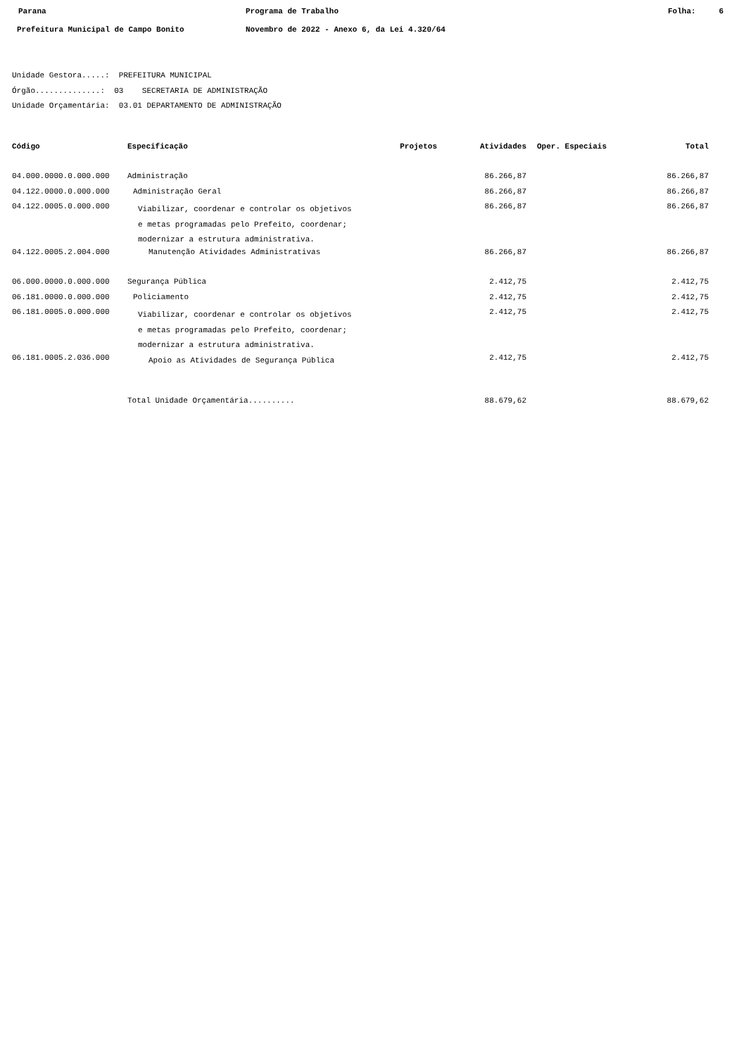Parana Programa de Trabalho Folha: 6
Prefeitura Municipal de Campo Bonito Novembro de 2022 - Anexo 6, da Lei 4.320/64
Unidade Gestora.....: PREFEITURA MUNICIPAL
Órgão..............: 03 SECRETARIA DE ADMINISTRAÇÃO
Unidade Orçamentária: 03.01 DEPARTAMENTO DE ADMINISTRAÇÃO
| Código | Especificação | Projetos | Atividades | Oper. Especiais | Total |
| --- | --- | --- | --- | --- | --- |
| 04.000.0000.0.000.000 | Administração | | 86.266,87 | | 86.266,87 |
| 04.122.0000.0.000.000 | Administração Geral | | 86.266,87 | | 86.266,87 |
| 04.122.0005.0.000.000 | Viabilizar, coordenar e controlar os objetivos e metas programadas pelo Prefeito, coordenar; modernizar a estrutura administrativa. | | 86.266,87 | | 86.266,87 |
| 04.122.0005.2.004.000 | Manutenção Atividades Administrativas | | 86.266,87 | | 86.266,87 |
| 06.000.0000.0.000.000 | Segurança Pública | | 2.412,75 | | 2.412,75 |
| 06.181.0000.0.000.000 | Policiamento | | 2.412,75 | | 2.412,75 |
| 06.181.0005.0.000.000 | Viabilizar, coordenar e controlar os objetivos e metas programadas pelo Prefeito, coordenar; modernizar a estrutura administrativa. | | 2.412,75 | | 2.412,75 |
| 06.181.0005.2.036.000 | Apoio as Atividades de Segurança Pública | | 2.412,75 | | 2.412,75 |
| | Total Unidade Orçamentária.......... | | 88.679,62 | | 88.679,62 |